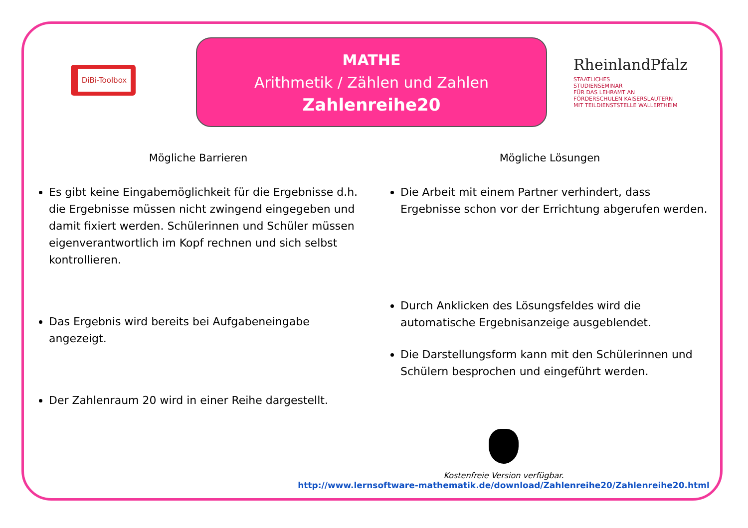DiBi-Toolbox
MATHE
Arithmetik / Zählen und Zahlen
Zahlenreihe20
RheinlandPfalz
STAATLICHES
STUDIENSEMINAR
FÜR DAS LEHRAMT AN
FÖRDERSCHULEN KAISERSLAUTERN
MIT TEILDIENSTSTELLE WALLERTHEIM
Mögliche Barrieren
Es gibt keine Eingabemöglichkeit für die Ergebnisse d.h. die Ergebnisse müssen nicht zwingend eingegeben und damit fixiert werden. Schülerinnen und Schüler müssen eigenverantwortlich im Kopf rechnen und sich selbst kontrollieren.
Das Ergebnis wird bereits bei Aufgabeneingabe angezeigt.
Der Zahlenraum 20 wird in einer Reihe dargestellt.
Mögliche Lösungen
Die Arbeit mit einem Partner verhindert, dass Ergebnisse schon vor der Errichtung abgerufen werden.
Durch Anklicken des Lösungsfeldes wird die automatische Ergebnisanzeige ausgeblendet.
Die Darstellungsform kann mit den Schülerinnen und Schülern besprochen und eingeführt werden.
Kostenfreie Version verfügbar.
http://www.lernsoftware-mathematik.de/download/Zahlenreihe20/Zahlenreihe20.html